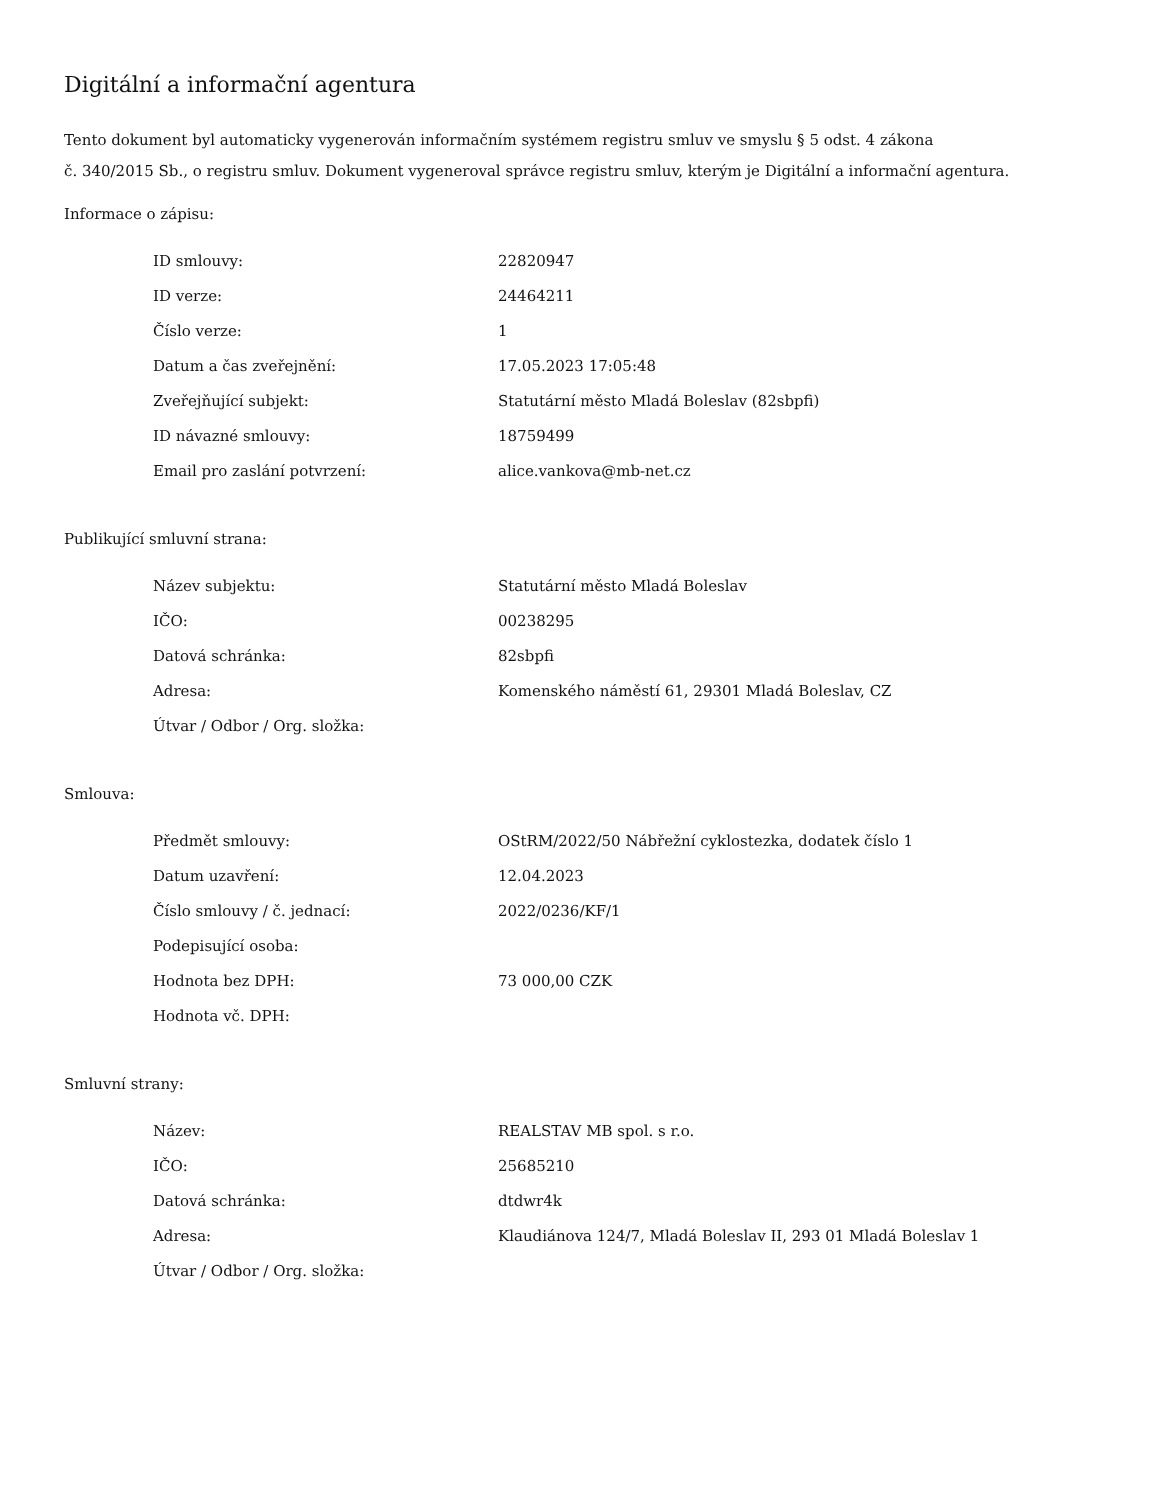Digitální a informační agentura
Tento dokument byl automaticky vygenerován informačním systémem registru smluv ve smyslu § 5 odst. 4 zákona
č. 340/2015 Sb., o registru smluv. Dokument vygeneroval správce registru smluv, kterým je Digitální a informační agentura.
Informace o zápisu:
| ID smlouvy: | 22820947 |
| ID verze: | 24464211 |
| Číslo verze: | 1 |
| Datum a čas zveřejnění: | 17.05.2023 17:05:48 |
| Zveřejňující subjekt: | Statutární město Mladá Boleslav (82sbpfi) |
| ID návazné smlouvy: | 18759499 |
| Email pro zaslání potvrzení: | alice.vankova@mb-net.cz |
Publikující smluvní strana:
| Název subjektu: | Statutární město Mladá Boleslav |
| IČO: | 00238295 |
| Datová schránka: | 82sbpfi |
| Adresa: | Komenského náměstí 61, 29301 Mladá Boleslav, CZ |
| Útvar / Odbor / Org. složka: | |
Smlouva:
| Předmět smlouvy: | OStRM/2022/50 Nábřežní cyklostezka, dodatek číslo 1 |
| Datum uzavření: | 12.04.2023 |
| Číslo smlouvy / č. jednací: | 2022/0236/KF/1 |
| Podepisující osoba: | |
| Hodnota bez DPH: | 73 000,00 CZK |
| Hodnota vč. DPH: | |
Smluvní strany:
| Název: | REALSTAV MB spol. s r.o. |
| IČO: | 25685210 |
| Datová schránka: | dtdwr4k |
| Adresa: | Klaudiánova 124/7, Mladá Boleslav II, 293 01 Mladá Boleslav 1 |
| Útvar / Odbor / Org. složka: | |